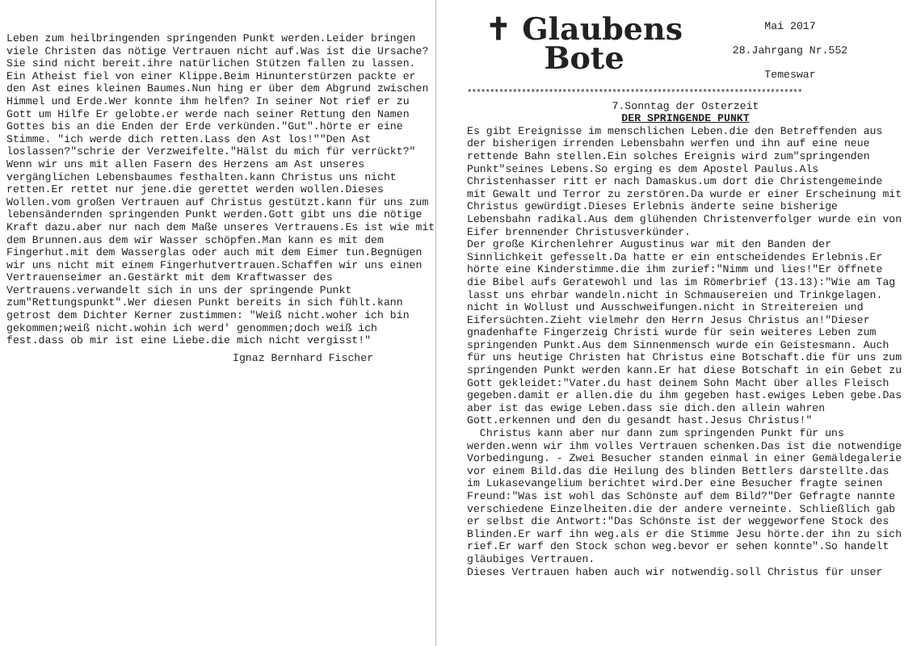Leben zum heilbringenden springenden Punkt werden.Leider bringen viele Christen das nötige Vertrauen nicht auf.Was ist die Ursache? Sie sind nicht bereit.ihre natürlichen Stützen fallen zu lassen. Ein Atheist fiel von einer Klippe.Beim Hinunterstürzen packte er den Ast eines kleinen Baumes.Nun hing er über dem Abgrund zwischen Himmel und Erde.Wer konnte ihm helfen? In seiner Not rief er zu Gott um Hilfe Er gelobte.er werde nach seiner Rettung den Namen Gottes bis an die Enden der Erde verkünden."Gut".hörte er eine Stimme. "ich werde dich retten.Lass den Ast los!""Den Ast loslassen?"schrie der Verzweifelte."Hälst du mich für verrückt?"
Wenn wir uns mit allen Fasern des Herzens am Ast unseres vergänglichen Lebensbaumes festhalten.kann Christus uns nicht retten.Er rettet nur jene.die gerettet werden wollen.Dieses Wollen.vom großen Vertrauen auf Christus gestützt.kann für uns zum lebensändernden springenden Punkt werden.Gott gibt uns die nötige Kraft dazu.aber nur nach dem Maße unseres Vertrauens.Es ist wie mit dem Brunnen.aus dem wir Wasser schöpfen.Man kann es mit dem Fingerhut.mit dem Wasserglas oder auch mit dem Eimer tun.Begnügen wir uns nicht mit einem Fingerhutvertrauen.Schaffen wir uns einen Vertrauenseimer an.Gestärkt mit dem Kraftwasser des Vertrauens.verwandelt sich in uns der springende Punkt zum"Rettungspunkt".Wer diesen Punkt bereits in sich fühlt.kann getrost dem Dichter Kerner zustimmen: "Weiß nicht.woher ich bin gekommen;weiß nicht.wohin ich werd' genommen;doch weiß ich fest.dass ob mir ist eine Liebe.die mich nicht vergisst!"
Ignaz Bernhard Fischer
✝ Glaubens
Bote
Mai 2017
28.Jahrgang Nr.552
Temeswar
**************************************************************************
7.Sonntag der Osterzeit
DER SPRINGENDE PUNKT
Es gibt Ereignisse im menschlichen Leben.die den Betreffenden aus der bisherigen irrenden Lebensbahn werfen und ihn auf eine neue rettende Bahn stellen.Ein solches Ereignis wird zum"springenden Punkt"seines Lebens.So erging es dem Apostel Paulus.Als Christenhasser ritt er nach Damaskus.um dort die Christengemeinde mit Gewalt und Terror zu zerstören.Da wurde er einer Erscheinung mit Christus gewürdigt.Dieses Erlebnis änderte seine bisherige Lebensbahn radikal.Aus dem glühenden Christenverfolger wurde ein von Eifer brennender Christusverkünder.
Der große Kirchenlehrer Augustinus war mit den Banden der Sinnlichkeit gefesselt.Da hatte er ein entscheidendes Erlebnis.Er hörte eine Kinderstimme.die ihm zurief:"Nimm und lies!"Er öffnete die Bibel aufs Geratewohl und las im Römerbrief (13.13):"Wie am Tag lasst uns ehrbar wandeln.nicht in Schmausereien und Trinkgelagen. nicht in Wollust und Ausschweifungen.nicht in Streitereien und Eifersüchten.Zieht vielmehr den Herrn Jesus Christus an!"Dieser gnadenhafte Fingerzeig Christi wurde für sein weiteres Leben zum springenden Punkt.Aus dem Sinnenmensch wurde ein Geistesmann. Auch für uns heutige Christen hat Christus eine Botschaft.die für uns zum springenden Punkt werden kann.Er hat diese Botschaft in ein Gebet zu Gott gekleidet:"Vater.du hast deinem Sohn Macht über alles Fleisch gegeben.damit er allen.die du ihm gegeben hast.ewiges Leben gebe.Das aber ist das ewige Leben.dass sie dich.den allein wahren Gott.erkennen und den du gesandt hast.Jesus Christus!"
Christus kann aber nur dann zum springenden Punkt für uns werden.wenn wir ihm volles Vertrauen schenken.Das ist die notwendige Vorbedingung. - Zwei Besucher standen einmal in einer Gemäldegalerie vor einem Bild.das die Heilung des blinden Bettlers darstellte.das im Lukasevangelium berichtet wird.Der eine Besucher fragte seinen Freund:"Was ist wohl das Schönste auf dem Bild?"Der Gefragte nannte verschiedene Einzelheiten.die der andere verneinte. Schließlich gab er selbst die Antwort:"Das Schönste ist der weggeworfene Stock des Blinden.Er warf ihn weg.als er die Stimme Jesu hörte.der ihn zu sich rief.Er warf den Stock schon weg.bevor er sehen konnte".So handelt gläubiges Vertrauen.
Dieses Vertrauen haben auch wir notwendig.soll Christus für unser